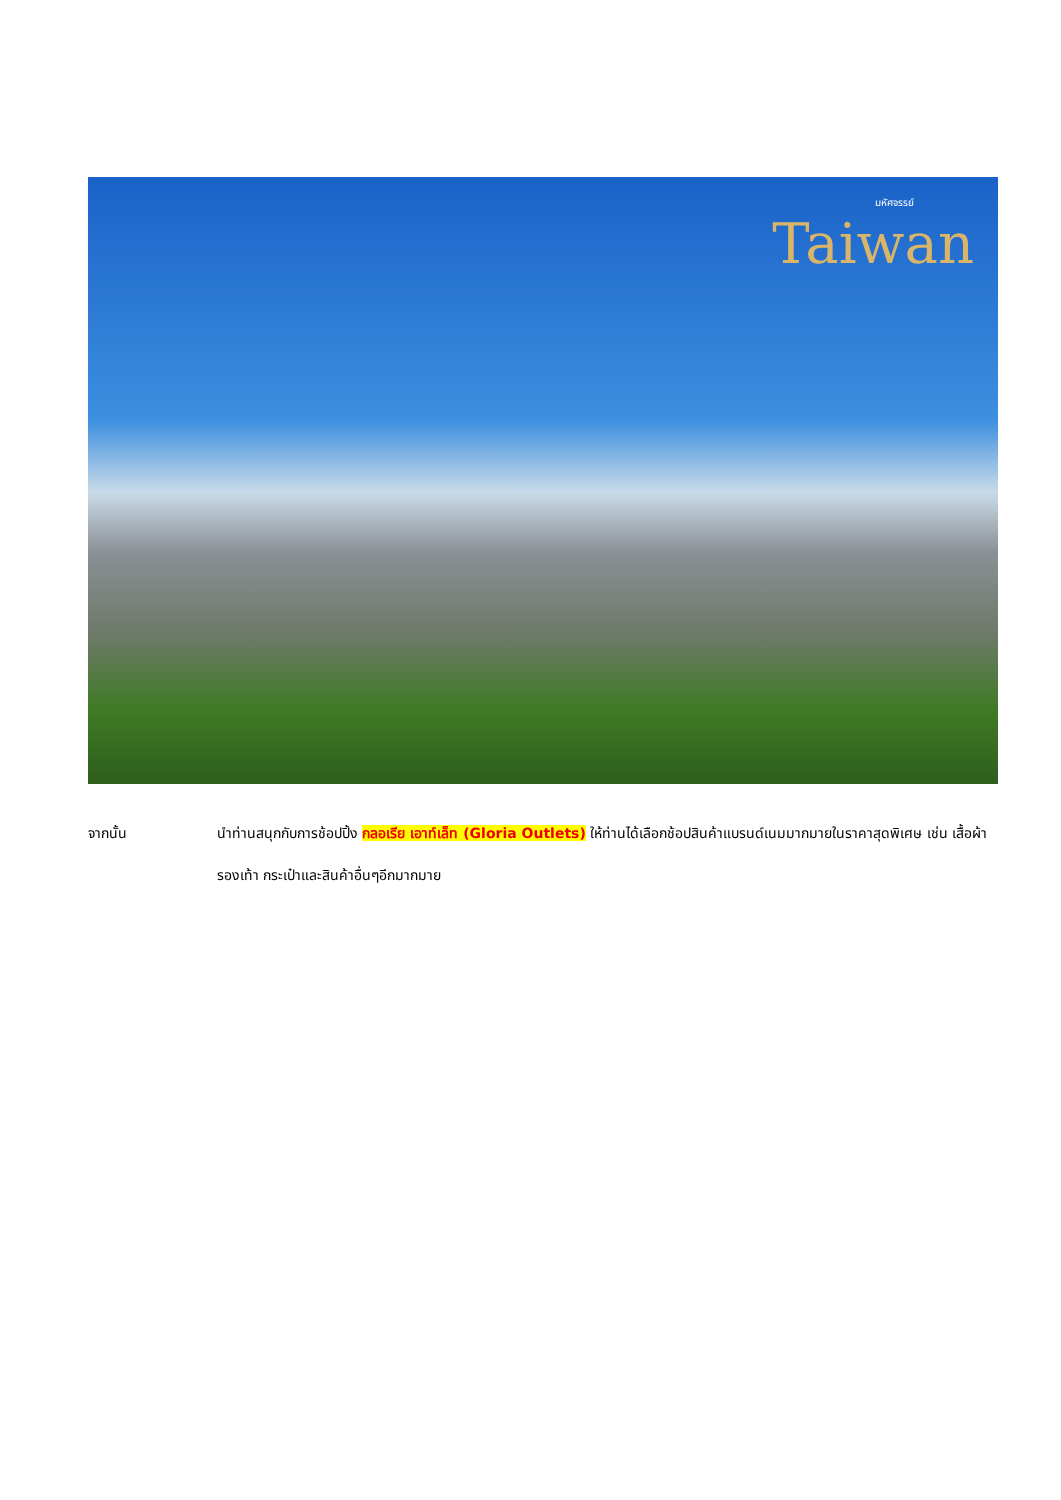มหัศจรรย์
Taiwan
จากนั้น นำท่านสนุกกับการช้อปปิ้ง กลอเรีย เอาท์เล็ท (Gloria Outlets) ให้ท่านได้เลือกช้อปสินค้าแบรนด์เนมมากมายในราคาสุดพิเศษ เช่น เสื้อผ้า รองเท้า กระเป๋าและสินค้าอื่นๆอีกมากมาย